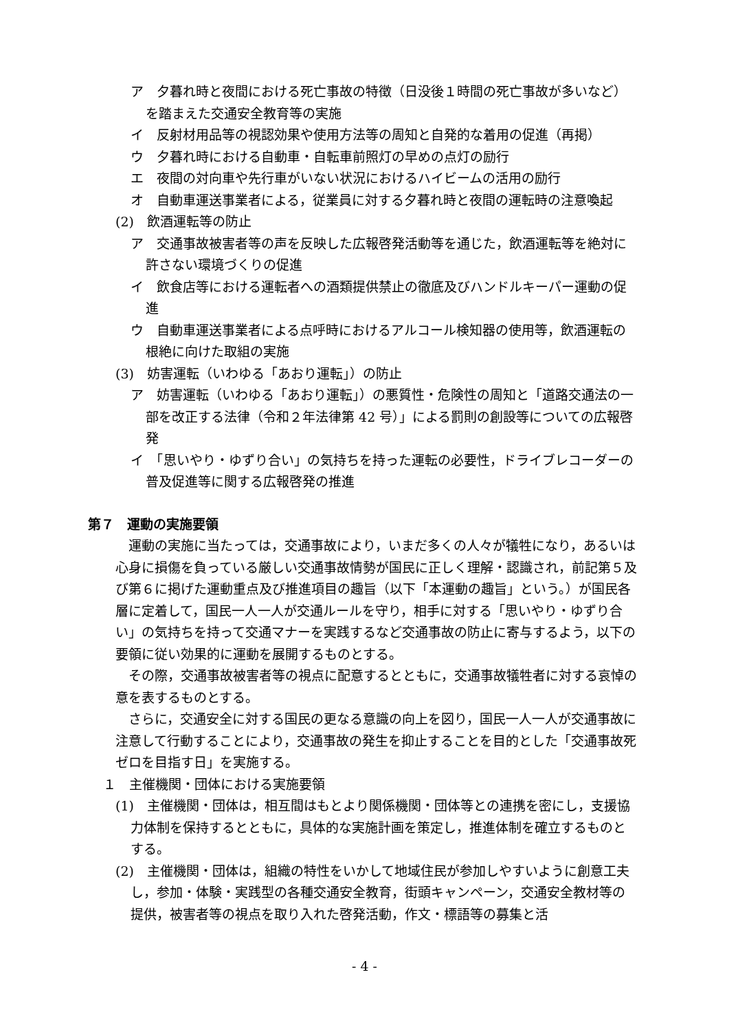ア　夕暮れ時と夜間における死亡事故の特徴（日没後１時間の死亡事故が多いなど）を踏まえた交通安全教育等の実施
イ　反射材用品等の視認効果や使用方法等の周知と自発的な着用の促進（再掲）
ウ　夕暮れ時における自動車・自転車前照灯の早めの点灯の励行
エ　夜間の対向車や先行車がいない状況におけるハイビームの活用の励行
オ　自動車運送事業者による，従業員に対する夕暮れ時と夜間の運転時の注意喚起
(2)　飲酒運転等の防止
ア　交通事故被害者等の声を反映した広報啓発活動等を通じた，飲酒運転等を絶対に許さない環境づくりの促進
イ　飲食店等における運転者への酒類提供禁止の徹底及びハンドルキーパー運動の促進
ウ　自動車運送事業者による点呼時におけるアルコール検知器の使用等，飲酒運転の根絶に向けた取組の実施
(3)　妨害運転（いわゆる「あおり運転」）の防止
ア　妨害運転（いわゆる「あおり運転」）の悪質性・危険性の周知と「道路交通法の一部を改正する法律（令和２年法律第 42 号）」による罰則の創設等についての広報啓発
イ　「思いやり・ゆずり合い」の気持ちを持った運転の必要性，ドライブレコーダーの普及促進等に関する広報啓発の推進
第７　運動の実施要領
運動の実施に当たっては，交通事故により，いまだ多くの人々が犠牲になり，あるいは心身に損傷を負っている厳しい交通事故情勢が国民に正しく理解・認識され，前記第５及び第６に掲げた運動重点及び推進項目の趣旨（以下「本運動の趣旨」という。）が国民各層に定着して，国民一人一人が交通ルールを守り，相手に対する「思いやり・ゆずり合い」の気持ちを持って交通マナーを実践するなど交通事故の防止に寄与するよう，以下の要領に従い効果的に運動を展開するものとする。
その際，交通事故被害者等の視点に配意するとともに，交通事故犠牲者に対する哀悼の意を表するものとする。
さらに，交通安全に対する国民の更なる意識の向上を図り，国民一人一人が交通事故に注意して行動することにより，交通事故の発生を抑止することを目的とした「交通事故死ゼロを目指す日」を実施する。
１　主催機関・団体における実施要領
(1)　主催機関・団体は，相互間はもとより関係機関・団体等との連携を密にし，支援協力体制を保持するとともに，具体的な実施計画を策定し，推進体制を確立するものとする。
(2)　主催機関・団体は，組織の特性をいかして地域住民が参加しやすいように創意工夫し，参加・体験・実践型の各種交通安全教育，街頭キャンペーン，交通安全教材等の提供，被害者等の視点を取り入れた啓発活動，作文・標語等の募集と活
- 4 -